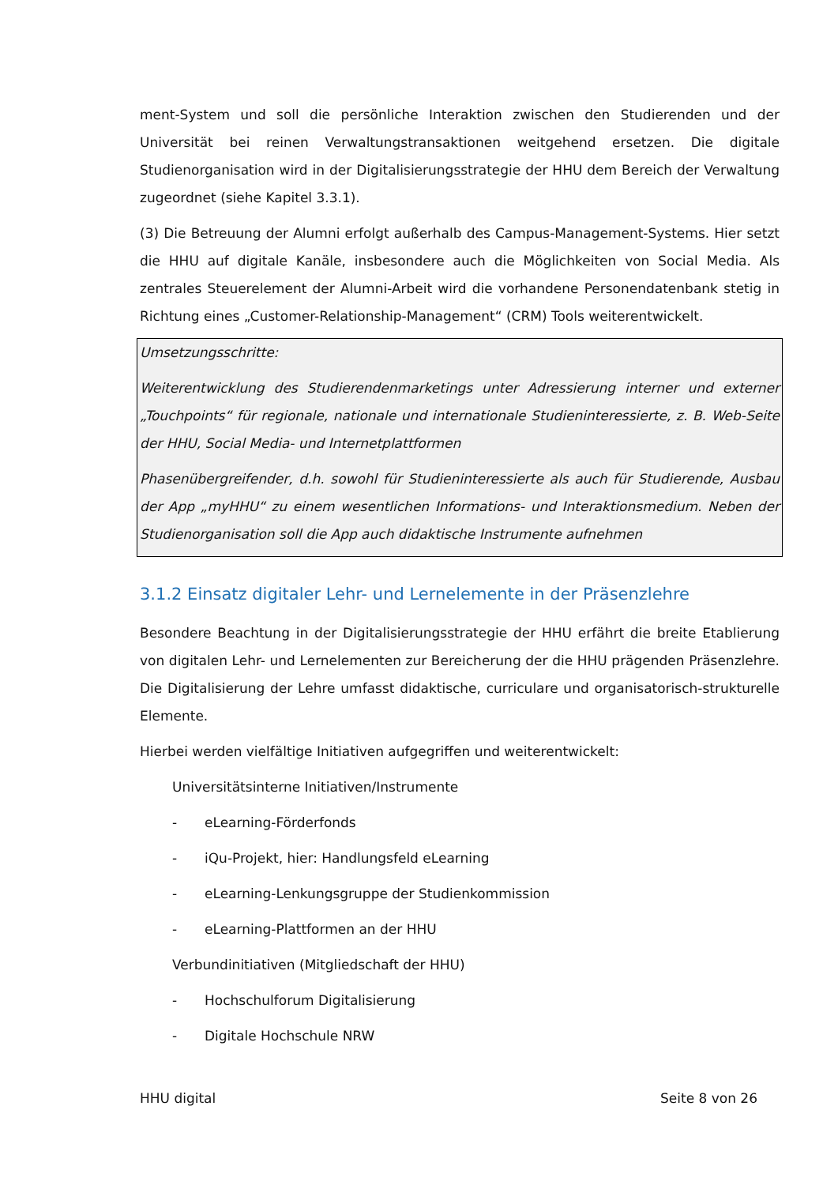ment-System und soll die persönliche Interaktion zwischen den Studierenden und der Universität bei reinen Verwaltungstransaktionen weitgehend ersetzen. Die digitale Studienorganisation wird in der Digitalisierungsstrategie der HHU dem Bereich der Verwaltung zugeordnet (siehe Kapitel 3.3.1).
(3) Die Betreuung der Alumni erfolgt außerhalb des Campus-Management-Systems. Hier setzt die HHU auf digitale Kanäle, insbesondere auch die Möglichkeiten von Social Media. Als zentrales Steuerelement der Alumni-Arbeit wird die vorhandene Personendatenbank stetig in Richtung eines „Customer-Relationship-Management“ (CRM) Tools weiterentwickelt.
Umsetzungsschritte:
Weiterentwicklung des Studierendenmarketings unter Adressierung interner und externer „Touchpoints“ für regionale, nationale und internationale Studieninteressierte, z. B. Web-Seite der HHU, Social Media- und Internetplattformen
Phasenübergreifender, d.h. sowohl für Studieninteressierte als auch für Studierende, Ausbau der App „myHHU“ zu einem wesentlichen Informations- und Interaktionsmedium. Neben der Studienorganisation soll die App auch didaktische Instrumente aufnehmen
3.1.2 Einsatz digitaler Lehr- und Lernelemente in der Präsenzlehre
Besondere Beachtung in der Digitalisierungsstrategie der HHU erfährt die breite Etablierung von digitalen Lehr- und Lernelementen zur Bereicherung der die HHU prägenden Präsenzlehre. Die Digitalisierung der Lehre umfasst didaktische, curriculare und organisatorisch-strukturelle Elemente.
Hierbei werden vielfältige Initiativen aufgegriffen und weiterentwickelt:
Universitätsinterne Initiativen/Instrumente
- eLearning-Förderfonds
- iQu-Projekt, hier: Handlungsfeld eLearning
- eLearning-Lenkungsgruppe der Studienkommission
- eLearning-Plattformen an der HHU
Verbundinitiativen (Mitgliedschaft der HHU)
- Hochschulforum Digitalisierung
- Digitale Hochschule NRW
HHU digital Seite 8 von 26